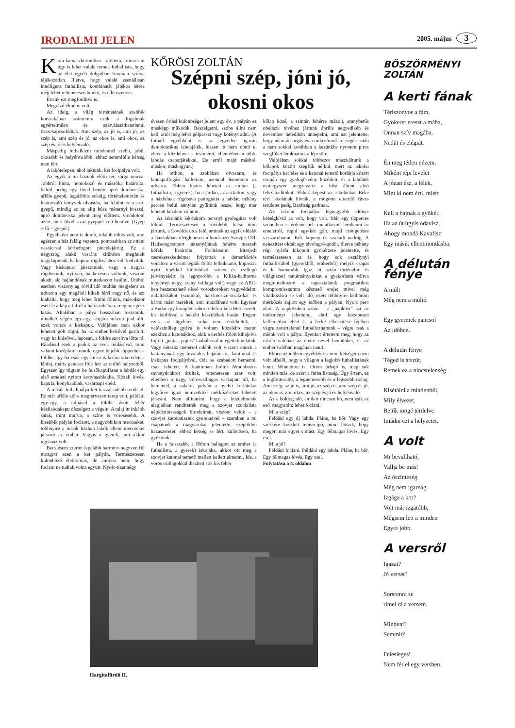IRODALMI JELEN 2005. május 3
Kora-kamaszkoromban rájöttem, miszerint úgy is lehet valaki remek futballista, hogy az élet egyéb dolgaiban finoman szólva tájékozatlan. Illetve, hogy valaki zseniálisan intelligens futballista, kombinatív játékos létére még lehet rettenetesen bunkó, és ellenszenves.
Értsük ezt megfordítva is.
Megrázó élmény volt.
Az ideig, a világ történetének szebbik korszakában számomra ezek a fogalmak egyértelműen és szétválaszthatatlanul összekapcsolódtak. Ami szép, az jó is, ami jó, az szép is, ami szép és jó, az okos is, ami okos, az szép és jó és helyénvaló.
Márpedig futballozni mindennél szebb, jobb, okosabb és helyénvalóbb, ehhez semmiféle kétség nem fért.
A lakótelepen, ahol laktunk, két focipálya volt.
Az egyik a mi házunk előtti tér, sárga murva. Jobbról hinta, homokozó és mászóka határolta, balról pedig egy fűvel benőtt apró dombocska, afféle gyepű, legalábbis sokáig, történelemórán és historizáló könyvek olvastán, ha feltűnt ez a szó: gyepű, mindig ez az alig húsz méternyi hosszú, apró dombocska jelent meg előttem. Gondolom azért, mert fűvel, azaz gyeppel volt benőve. (Gyep + fű = gyepű.)
Egyébként nem is domb, inkább töltés volt, ami egészen a ház faláig vezetett, pontosabban az ottani vasráccsal körbefogott pincelejáróig. Ez a négyszög alakú vasrács kitűnően megfelelt nagykapunak, ha kapura rúgdosáshoz volt kedvünk. Vagy kiskapura játszottunk, vagy a nagyra rúgdostunk, nyilván, ha kevesen voltunk, viszont akadt, aki hajlandónak mutatkozott beállni. Utóbbi esetben viszonylag rövid idő múltán megjelent az udvaron egy magából kikelt férfi vagy nő, és azt kiabálta, hogy meg lehet őrülni tőlünk, másodszor esett le a kép a falról a hálószobában, reng az egész lakás. Általában a pálya hosszában fociztunk, mindkét végén egy-egy sárgára mázolt pad állt, ezek voltak a kiskapuk. Valójában csak akkor lehetett gólt rúgni, ha az ember belsővel gurított, vagy ha külsővel, laposan, a földre szorítva lőtte rá. Ráadásul ezek a padok az évek múlásával, mint valami középkori romok, egyre lejjebb süppedtek a földbe, így ha csak egy kicsit is lazára sikeredett a lábfej, máris pancser fölé lett az ordító helyzetből. Egyszer így rúgtam be felsőkapufásan a labdát egy első emeleti nyitott konyhaablakba. Közeli lövés, kapufa, konyhaablak, vasárnapi ebéd.
A másik futballpálya két házzal odébb terült el. Ez már afféle előre megtervezett terep volt, például egy-egy, a talpával a földbe ásott fehér kézilabdakapu díszelgett a végein. A talaj itt inkább salak, mint murva, a színe is vörösesebb. A kisebbik pályán focizott, a nagyobbikon meccseket, többnyire a másik házban lakók elleni meccseket játszott az ember. Vagyis a gyerek, ami akkor ugyanaz volt.
Becslésem szerint legalább harminc-negyven fiú mozgott ezen a két pályán. Természetesen különböző életkorúak, de annyira nem, hogy focizni ne tudtak volna együtt. Nyolc-tizennégy
KŐRÖSI ZOLTÁN
Szépni szép, jóni jó,
okosni okos
évesen óriási különbséget jelent egy év, a pályán ez másképp működik. Beszélgetni, szóba állni nem kell, attól még lehet gólpasszt vagy kötényt adni. (A futball egyébként is az egyetlen igazán demokratikus labdajáték, hiszen itt nem dönti el eleve a küzdelmet a testméret, ellentétben a többi labdás csapatjátékkal. De erről majd máshol, máskor, máshogyan.)
Ha otthon, a szobában olvastam, és labdapuffogást hallottam, azonnal lementem az udvarra. Ebben biztos lehetett az ember (a futballista, a gyerek): ha a járdán, az aszfalton, vagy a házfalnak rúgdosva pattogtatta a labdát, néhány percen belül annyian gyűltünk össze, hogy már lehetett kezdeni valamit.
Az iskolánk két-három percnyi gyalogútra volt tőlünk. Természetesen a rövidebb, hátsó úton jártunk, a Lövölde utca felé, aminek az egyik oldalát a hazánkban ideiglenesen állomásozó Szovjet Déli Hadseregcsoport laktanyájának fehérre meszelt kőfala határolta. Focitársaim kiterjedt cserekereskedelmet folytattak e demarkációs vonalon: a vásott téglák fölött felbukkanó, kopaszra nyírt fejekkel különböző színes és csillogó jelvényekért (a legnyerőbb a Kilián-haditorna tenyérnyi nagy, arany csillaga volt) vagy az ABC-ben beszerezhető olcsó vörösborokért vegyvédelmi oldaltáskákat (szumka), harckocsizó-sisakokat és bármi mást cseréltek, ami mozdítható volt. Egyszer a Budai egy komplett tábori telefon-készletet cserélt, kis kurblival a bakelit készülékek hasán. Engem ezek az ügyletek soha nem érdekeltek, s valószínűleg gyáva is voltam közelebb menni ezekhez a katonákhoz, akik a kerítés fölött kihajolva fojtott „pajtas, pajtas" kiabálással integettek nekünk. Vagy kétszáz méterrel odébb volt viszont ennek a laktanyának egy hivatalos bejárata is, kantinnal és kiskapus focipályával. Oda se szabadott bemenni, csak lehetett. A kantinban holmi fémdobozos savanyúcukrot árultak, rettenetesen szar volt, ellenben a nagy, vöröscsillagos vaskapun túl, ha bementél, a salakos pályán a nyelvi korlátokat legyűrve igazi nemzetközi mérkőzéseket lehetett játszani. Nem állítanám, hogy a küzdelmeink alapjaiban rendítették meg a szovjet szocialista népköztársaságok birodalmát, viszont velük – a szovjet katonatisztek gyerekeivel – szemben a mi csapatunk a magyarokat jelentette, szeplőtlen hazaszeretet, ehhez kétség se fért, különösen, ha győztünk.
Ha a hosszabb, a főúton ballagott az ember (a futballista, a gyerek) iskolába, akkor ott meg a szovjet katonai temető mellett kellett elmenni. Ide, a vörös csillagokkal díszített sok kis fehér
kőlap közé, a szintén fehérre mázolt, aranybetűs obeliszk tövéhez jártunk április negyedikén és november hetedikén ünnepelni, ami azt jelentette, hogy némi ácsorgás és a mikrofonok recsegése után a nem sokkal korábban a kezünkbe nyomott piros szegfűket lerakhattuk a lépcsőre.
Valójában sokkal többször mászkáltunk a kőlapok között szegfűk nélkül, mert az iskolai focipálya kerítése és a katonai temető korlátja között csupán egy gyalogösvény húzódott, és a labdánk nemegyszer megzavarta a hősi álmot alvó felszabadítókat. Ehhez képest az iskolánkat Béke téri iskolának hívták, a mögötte elterülő füves területet pedig Barátság parknak.
Az iskolai focipálya legnagyobb előnye kétségkívül az volt, hogy volt. Már egy tízperces szünetben is érdemesnek mutatkozott lerohanni az emeletről, rúgni egy-két gólt, majd csöngetésre visszarohanni. Kék köpeny és szakadt nadrág. A nehezítést oldalt egy távolugró-gödör, illetve néhány régi nyárfa kikopott gyökérzete jelentette, és természetesen az is, hogy sok osztálynyi futballistából (gyerekből, emberből) melyik csapat ér le hamarabb. Igaz, itt aztán történelmi és világnézeti tanulmányainkat a gyakorlatra váltva megmutatkozott a tapasztalatok pragmatikus kompromisszumra késztető ereje: mivel még vitatkozásra se volt idő, ezért többnyire kétháróm mérkőzés zajlott egy időben a pályán. Nyolc perc alatt. A napköziben aztán – a „napközi" azt az intézményt jelentette, ahol egy közepesen kellemetlen ebéd és a lecke elkészítése fejében végre zavartalanul futballozhattunk – végre csak a miénk volt a pálya. Ilyenkor értettem meg, hogy az iskola valóban az életre nevel bennünket, és az ember valóban magának tanul.
Ebben az időben egyébként semmi kétségem nem volt affelől, hogy a világon a legjobb futballistának lenni. Winnettou is, Orion űrhajó is, meg sok minden más, de azért a futballistaság. Úgy értem, ez a legfontosabb, a legnemesebb és a legszebb dolog. Ami szép, az jó is, ami jó, az szép is, ami szép és jó, az okos is, ami okos, az szép és jó és helyénvaló.
Az a boldog idő, amikor nincsen hó, nem esik az eső, magyarán: lehet focizni.
Mi a szép?
Például egy új labda. Pláne, ha bőr. Vagy egy szürkére koszlott teniszcipő, amin látszik, hogy megért már egyet s mást. Egy félmagas lövés. Egy csel.
Mi a jó?
Például focizni. Például egy labda. Pláne, ha bőr. Egy félmagas lövés. Egy csel.
Folytatása a 4. oldalon
BÖSZÖRMÉNYI
ZOLTÁN
A kerti fának
Tériszonyos a fám,
Gyökeret ereszt a mába,
Onnan szív magába,
Nedűt és elégiát.
Én meg tétlen nézem,
Miként tépi levelét
A józan ész, a lélek,
Mint ki nem érti, miért
Kell a bajnak a gyökér,
Ha az út úgyis odavisz,
Ahogy mondá Kavafisz:
Egy másik ellentmondásba.
A délután fénye
A múlt
Még nem a múlté.
Egy gyermek pancsol
Az időben.
A délután fénye
Téged is átszűr,
Remek ez a nincstelenség.
Kisétálni a mindenből,
Mily élvezet,
Betűk mögé térdelve
Imádni ezt a helyzetet.
A volt
Mi bevallható,
Vallja be más!
Az őszinteség
Még nem igazság.
Izgága a kor?
Volt már izgatóbb,
Mégsem lett a minden
Egyre jobb.
A versről
Igazat?
Jó verset?
Sorsomra se
rímel rá a versem.
Mindent?
Semmit?
Felesleges!
Nem fér el egy versben.
Hargitafürdő II.